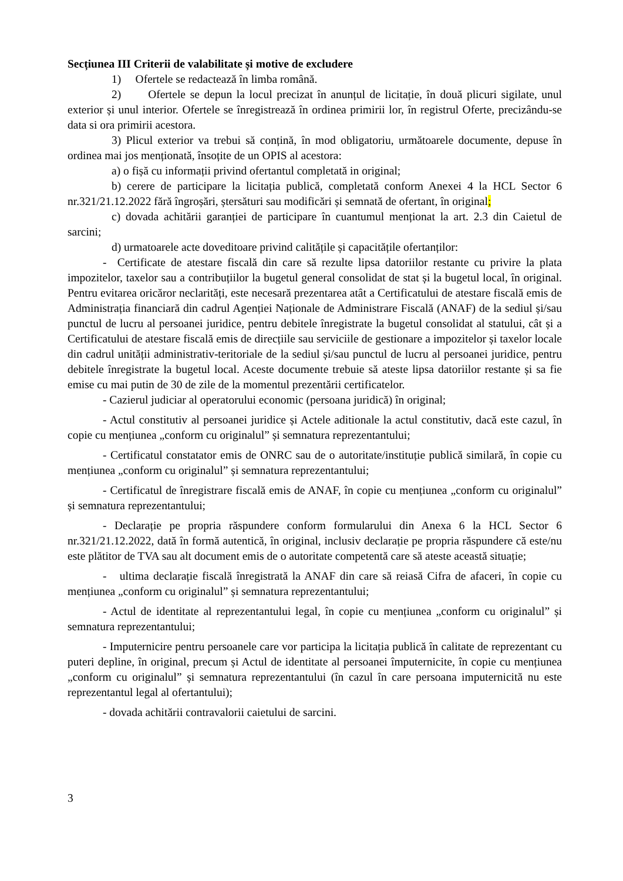Secțiunea III Criterii de valabilitate și motive de excludere
1) Ofertele se redactează în limba română.
2) Ofertele se depun la locul precizat în anunțul de licitație, în două plicuri sigilate, unul exterior și unul interior. Ofertele se înregistrează în ordinea primirii lor, în registrul Oferte, precizându-se data si ora primirii acestora.
3) Plicul exterior va trebui să conțină, în mod obligatoriu, următoarele documente, depuse în ordinea mai jos menționată, însoțite de un OPIS al acestora:
a) o fișă cu informații privind ofertantul completată in original;
b) cerere de participare la licitația publică, completată conform Anexei 4 la HCL Sector 6 nr.321/21.12.2022 fără îngroșări, ștersături sau modificări și semnată de ofertant, în original;
c) dovada achitării garanției de participare în cuantumul menționat la art. 2.3 din Caietul de sarcini;
d) urmatoarele acte doveditoare privind calitățile și capacitățile ofertanților:
- Certificate de atestare fiscală din care să rezulte lipsa datoriilor restante cu privire la plata impozitelor, taxelor sau a contribuțiilor la bugetul general consolidat de stat și la bugetul local, în original. Pentru evitarea oricăror neclarități, este necesară prezentarea atât a Certificatului de atestare fiscală emis de Administrația financiară din cadrul Agenției Naționale de Administrare Fiscală (ANAF) de la sediul și/sau punctul de lucru al persoanei juridice, pentru debitele înregistrate la bugetul consolidat al statului, cât și a Certificatului de atestare fiscală emis de direcțiile sau serviciile de gestionare a impozitelor și taxelor locale din cadrul unității administrativ-teritoriale de la sediul și/sau punctul de lucru al persoanei juridice, pentru debitele înregistrate la bugetul local. Aceste documente trebuie să ateste lipsa datoriilor restante și sa fie emise cu mai putin de 30 de zile de la momentul prezentării certificatelor.
- Cazierul judiciar al operatorului economic (persoana juridică) în original;
- Actul constitutiv al persoanei juridice și Actele aditionale la actul constitutiv, dacă este cazul, în copie cu mențiunea „conform cu originalul” și semnatura reprezentantului;
- Certificatul constatator emis de ONRC sau de o autoritate/instituție publică similară, în copie cu mențiunea „conform cu originalul” și semnatura reprezentantului;
- Certificatul de înregistrare fiscală emis de ANAF, în copie cu mențiunea „conform cu originalul” și semnatura reprezentantului;
- Declarație pe propria răspundere conform formularului din Anexa 6 la HCL Sector 6 nr.321/21.12.2022, dată în formă autentică, în original, inclusiv declarație pe propria răspundere că este/nu este plătitor de TVA sau alt document emis de o autoritate competentă care să ateste această situație;
- ultima declarație fiscală înregistrată la ANAF din care să reiasă Cifra de afaceri, în copie cu mențiunea „conform cu originalul” și semnatura reprezentantului;
- Actul de identitate al reprezentantului legal, în copie cu mențiunea „conform cu originalul” și semnatura reprezentantului;
- Imputernicire pentru persoanele care vor participa la licitația publică în calitate de reprezentant cu puteri depline, în original, precum și Actul de identitate al persoanei împuternicite, în copie cu mențiunea „conform cu originalul” și semnatura reprezentantului (în cazul în care persoana imputernicită nu este reprezentantul legal al ofertantului);
- dovada achitării contravalorii caietului de sarcini.
3